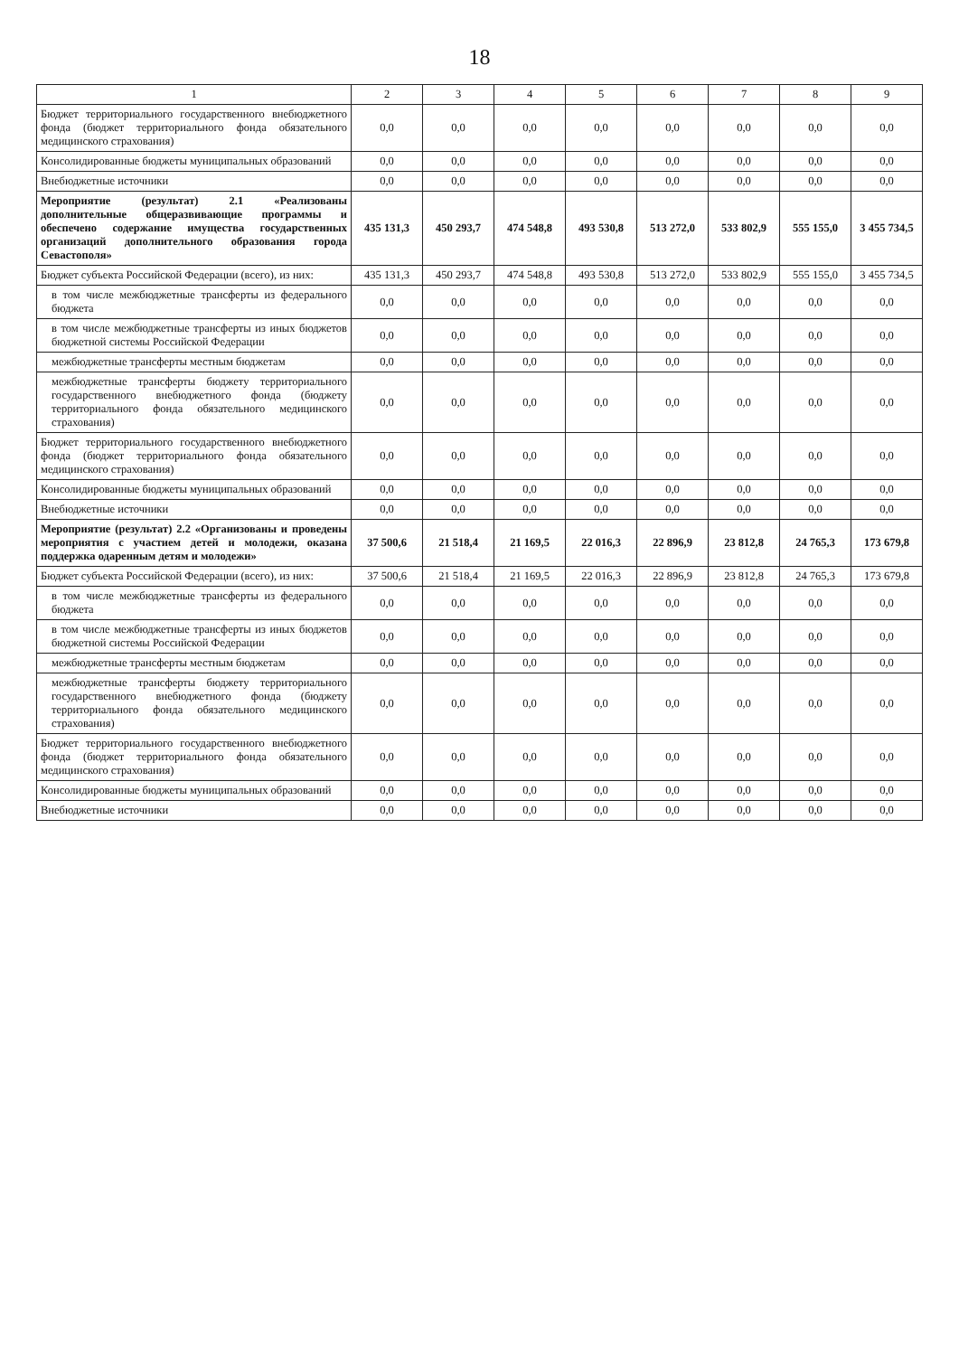18
| 1 | 2 | 3 | 4 | 5 | 6 | 7 | 8 | 9 |
| --- | --- | --- | --- | --- | --- | --- | --- | --- |
| Бюджет территориального государственного внебюджетного фонда (бюджет территориального фонда обязательного медицинского страхования) | 0,0 | 0,0 | 0,0 | 0,0 | 0,0 | 0,0 | 0,0 | 0,0 |
| Консолидированные бюджеты муниципальных образований | 0,0 | 0,0 | 0,0 | 0,0 | 0,0 | 0,0 | 0,0 | 0,0 |
| Внебюджетные источники | 0,0 | 0,0 | 0,0 | 0,0 | 0,0 | 0,0 | 0,0 | 0,0 |
| Мероприятие (результат) 2.1 «Реализованы дополнительные общеразвивающие программы и обеспечено содержание имущества государственных организаций дополнительного образования города Севастополя» | 435 131,3 | 450 293,7 | 474 548,8 | 493 530,8 | 513 272,0 | 533 802,9 | 555 155,0 | 3 455 734,5 |
| Бюджет субъекта Российской Федерации (всего), из них: | 435 131,3 | 450 293,7 | 474 548,8 | 493 530,8 | 513 272,0 | 533 802,9 | 555 155,0 | 3 455 734,5 |
| в том числе межбюджетные трансферты из федерального бюджета | 0,0 | 0,0 | 0,0 | 0,0 | 0,0 | 0,0 | 0,0 | 0,0 |
| в том числе межбюджетные трансферты из иных бюджетов бюджетной системы Российской Федерации | 0,0 | 0,0 | 0,0 | 0,0 | 0,0 | 0,0 | 0,0 | 0,0 |
| межбюджетные трансферты местным бюджетам | 0,0 | 0,0 | 0,0 | 0,0 | 0,0 | 0,0 | 0,0 | 0,0 |
| межбюджетные трансферты бюджету территориального государственного внебюджетного фонда (бюджету территориального фонда обязательного медицинского страхования) | 0,0 | 0,0 | 0,0 | 0,0 | 0,0 | 0,0 | 0,0 | 0,0 |
| Бюджет территориального государственного внебюджетного фонда (бюджет территориального фонда обязательного медицинского страхования) | 0,0 | 0,0 | 0,0 | 0,0 | 0,0 | 0,0 | 0,0 | 0,0 |
| Консолидированные бюджеты муниципальных образований | 0,0 | 0,0 | 0,0 | 0,0 | 0,0 | 0,0 | 0,0 | 0,0 |
| Внебюджетные источники | 0,0 | 0,0 | 0,0 | 0,0 | 0,0 | 0,0 | 0,0 | 0,0 |
| Мероприятие (результат) 2.2 «Организованы и проведены мероприятия с участием детей и молодежи, оказана поддержка одаренным детям и молодежи» | 37 500,6 | 21 518,4 | 21 169,5 | 22 016,3 | 22 896,9 | 23 812,8 | 24 765,3 | 173 679,8 |
| Бюджет субъекта Российской Федерации (всего), из них: | 37 500,6 | 21 518,4 | 21 169,5 | 22 016,3 | 22 896,9 | 23 812,8 | 24 765,3 | 173 679,8 |
| в том числе межбюджетные трансферты из федерального бюджета | 0,0 | 0,0 | 0,0 | 0,0 | 0,0 | 0,0 | 0,0 | 0,0 |
| в том числе межбюджетные трансферты из иных бюджетов бюджетной системы Российской Федерации | 0,0 | 0,0 | 0,0 | 0,0 | 0,0 | 0,0 | 0,0 | 0,0 |
| межбюджетные трансферты местным бюджетам | 0,0 | 0,0 | 0,0 | 0,0 | 0,0 | 0,0 | 0,0 | 0,0 |
| межбюджетные трансферты бюджету территориального государственного внебюджетного фонда (бюджету территориального фонда обязательного медицинского страхования) | 0,0 | 0,0 | 0,0 | 0,0 | 0,0 | 0,0 | 0,0 | 0,0 |
| Бюджет территориального государственного внебюджетного фонда (бюджет территориального фонда обязательного медицинского страхования) | 0,0 | 0,0 | 0,0 | 0,0 | 0,0 | 0,0 | 0,0 | 0,0 |
| Консолидированные бюджеты муниципальных образований | 0,0 | 0,0 | 0,0 | 0,0 | 0,0 | 0,0 | 0,0 | 0,0 |
| Внебюджетные источники | 0,0 | 0,0 | 0,0 | 0,0 | 0,0 | 0,0 | 0,0 | 0,0 |